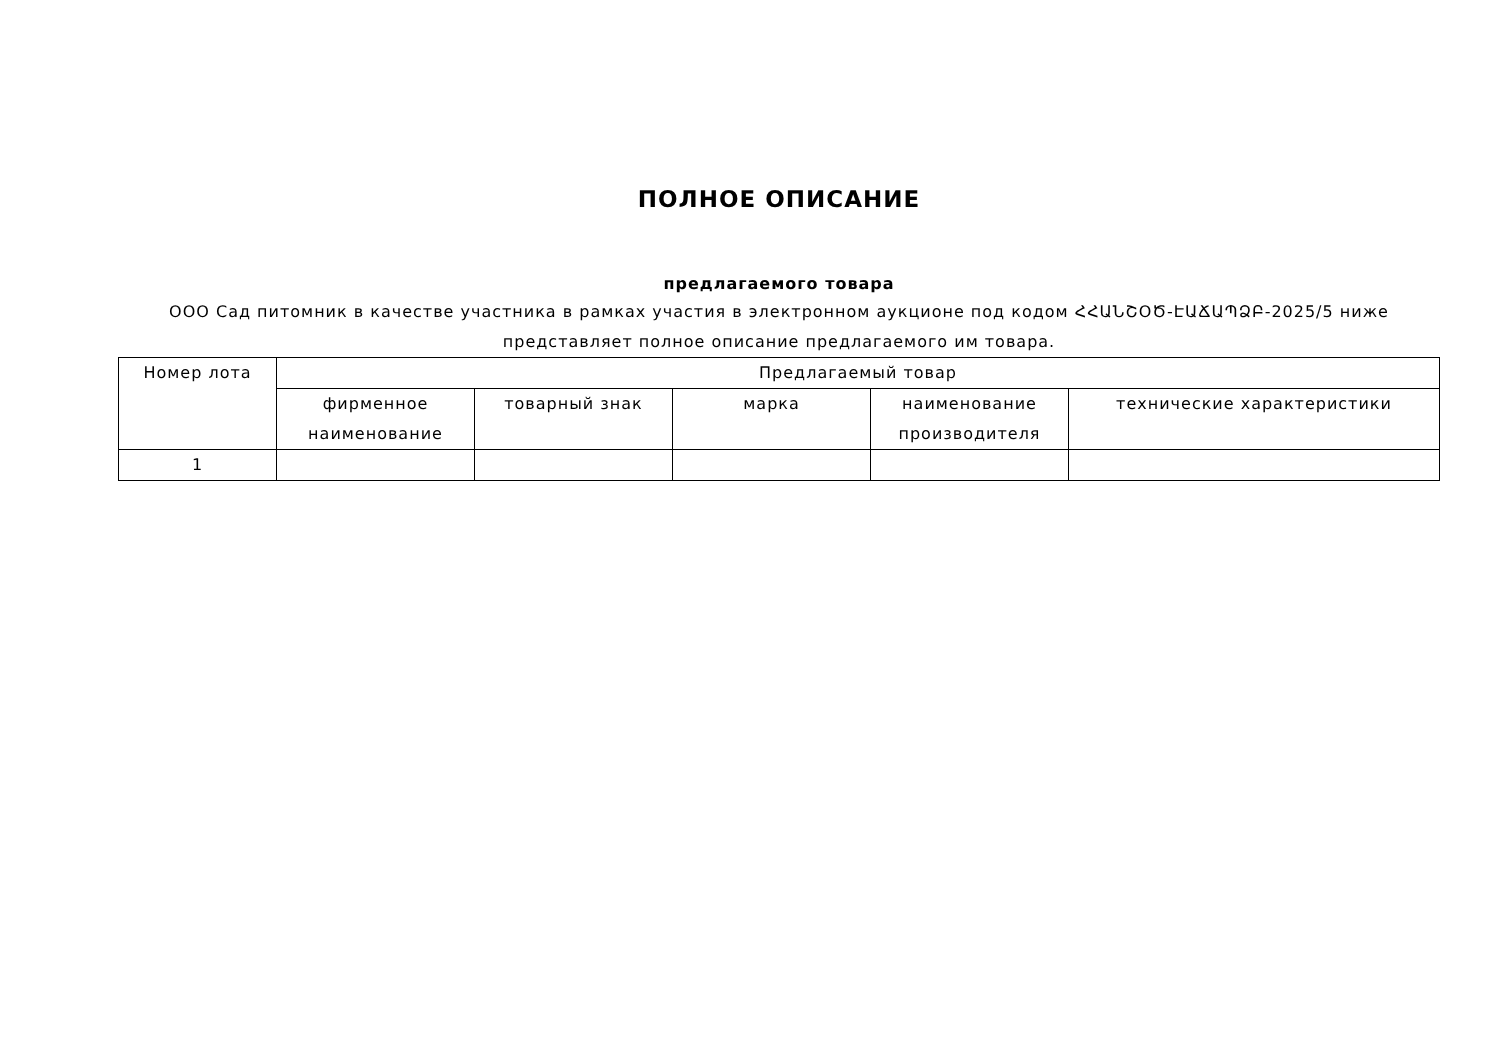ПОЛНОЕ ОПИСАНИЕ
предлагаемого товара
ООО Сад питомник в качестве участника в рамках участия в электронном аукционе под кодом ՀՀԱՆՇՕԾ-ԷԱՃԱՊՁԲ-2025/5 ниже представляет полное описание предлагаемого им товара.
| Номер лота | Предлагаемый товар | | | | |
| --- | --- | --- | --- | --- | --- |
| | фирменное наименование | товарный знак | марка | наименование производителя | технические характеристики |
| 1 | | | | | |